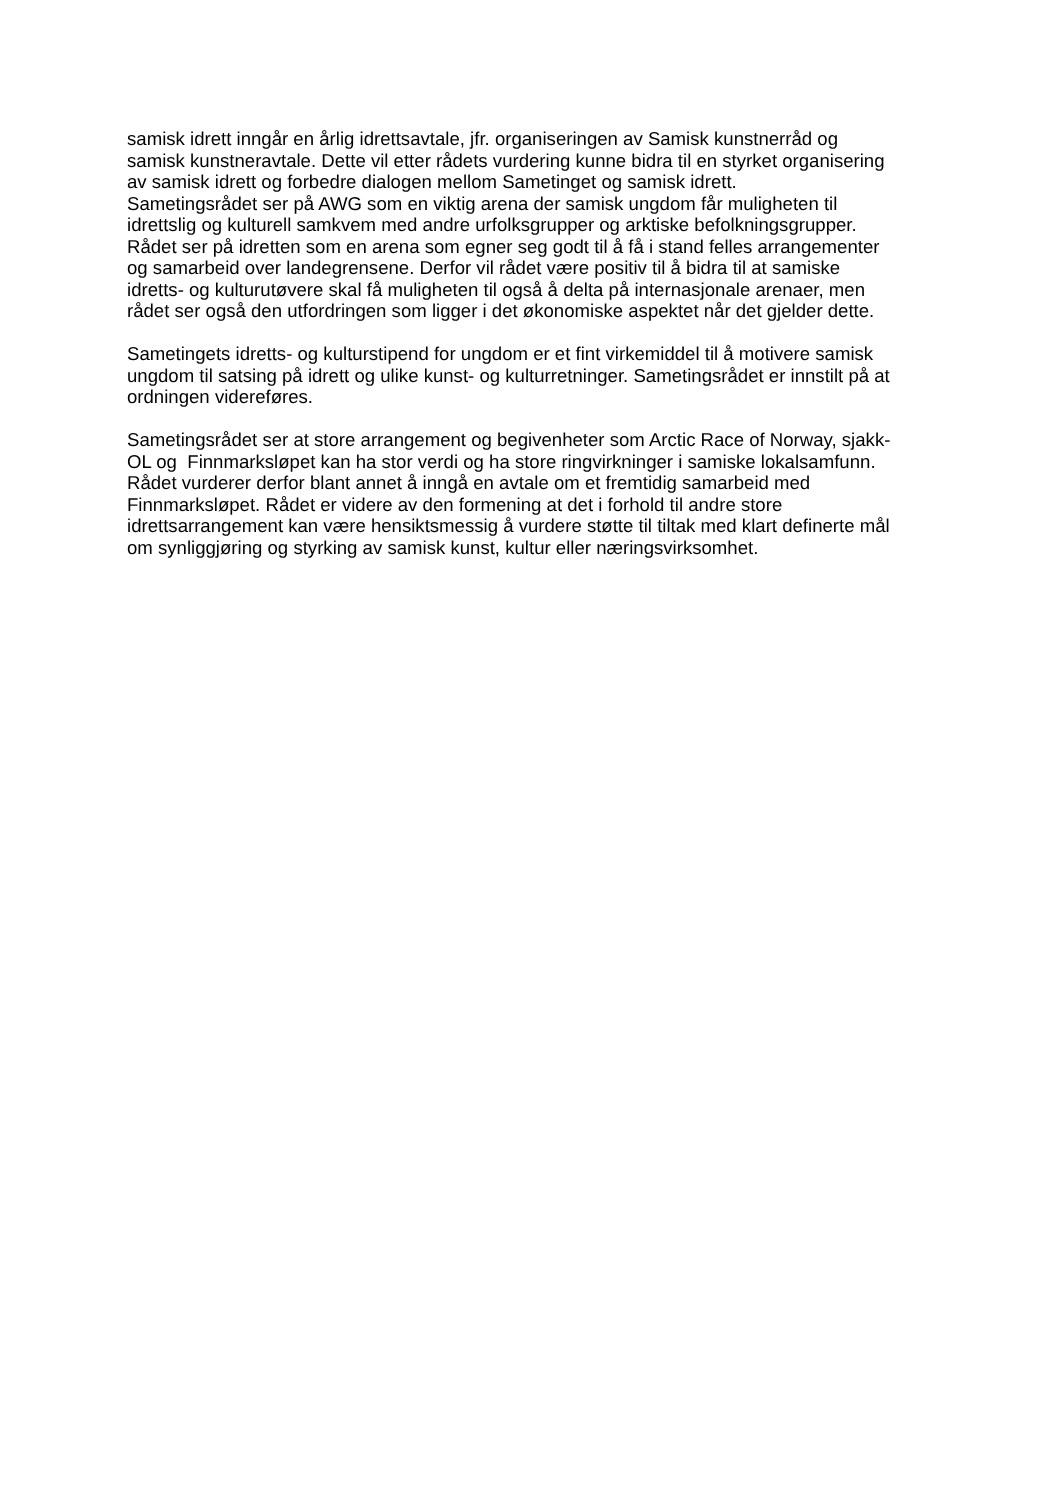samisk idrett inngår en årlig idrettsavtale, jfr. organiseringen av Samisk kunstnerråd og
samisk kunstneravtale. Dette vil etter rådets vurdering kunne bidra til en styrket organisering
av samisk idrett og forbedre dialogen mellom Sametinget og samisk idrett.
Sametingsrådet ser på AWG som en viktig arena der samisk ungdom får muligheten til
idrettslig og kulturell samkvem med andre urfolksgrupper og arktiske befolkningsgrupper.
Rådet ser på idretten som en arena som egner seg godt til å få i stand felles arrangementer
og samarbeid over landegrensene. Derfor vil rådet være positiv til å bidra til at samiske
idretts- og kulturutøvere skal få muligheten til også å delta på internasjonale arenaer, men
rådet ser også den utfordringen som ligger i det økonomiske aspektet når det gjelder dette.
Sametingets idretts- og kulturstipend for ungdom er et fint virkemiddel til å motivere samisk
ungdom til satsing på idrett og ulike kunst- og kulturretninger. Sametingsrådet er innstilt på at
ordningen videreføres.
Sametingsrådet ser at store arrangement og begivenheter som Arctic Race of Norway, sjakk-
OL og Finnmarksløpet kan ha stor verdi og ha store ringvirkninger i samiske lokalsamfunn.
Rådet vurderer derfor blant annet å inngå en avtale om et fremtidig samarbeid med
Finnmarksløpet. Rådet er videre av den formening at det i forhold til andre store
idrettsarrangement kan være hensiktsmessig å vurdere støtte til tiltak med klart definerte mål
om synliggjøring og styrking av samisk kunst, kultur eller næringsvirksomhet.